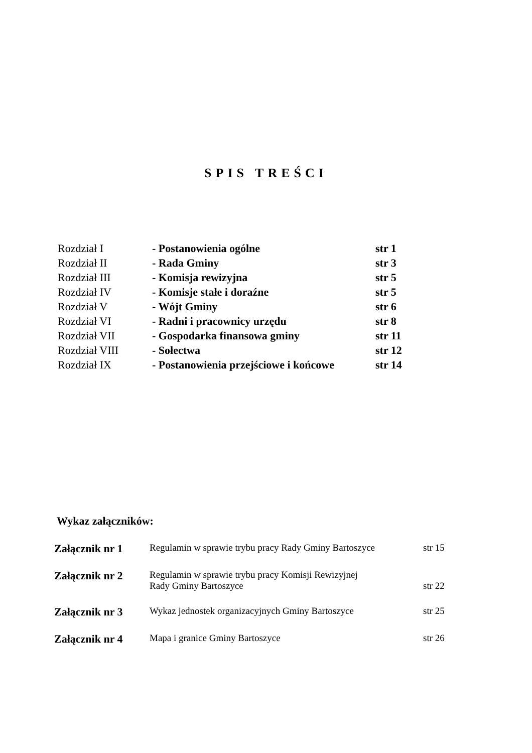SPIS TREŚCI
| Rozdział I | - Postanowienia ogólne | str 1 |
| Rozdział II | - Rada Gminy | str 3 |
| Rozdział III | - Komisja rewizyjna | str 5 |
| Rozdział IV | - Komisje stałe i doraźne | str 5 |
| Rozdział V | - Wójt Gminy | str 6 |
| Rozdział VI | - Radni i pracownicy urzędu | str 8 |
| Rozdział VII | - Gospodarka finansowa gminy | str 11 |
| Rozdział VIII | - Sołectwa | str 12 |
| Rozdział IX | - Postanowienia przejściowe i końcowe | str 14 |
Wykaz załączników:
| Załącznik nr 1 | Regulamin w sprawie trybu pracy Rady Gminy Bartoszyce | str 15 |
| Załącznik nr 2 | Regulamin w sprawie trybu pracy Komisji Rewizyjnej Rady Gminy Bartoszyce | str 22 |
| Załącznik nr 3 | Wykaz jednostek organizacyjnych Gminy Bartoszyce | str 25 |
| Załącznik nr 4 | Mapa i granice Gminy Bartoszyce | str 26 |